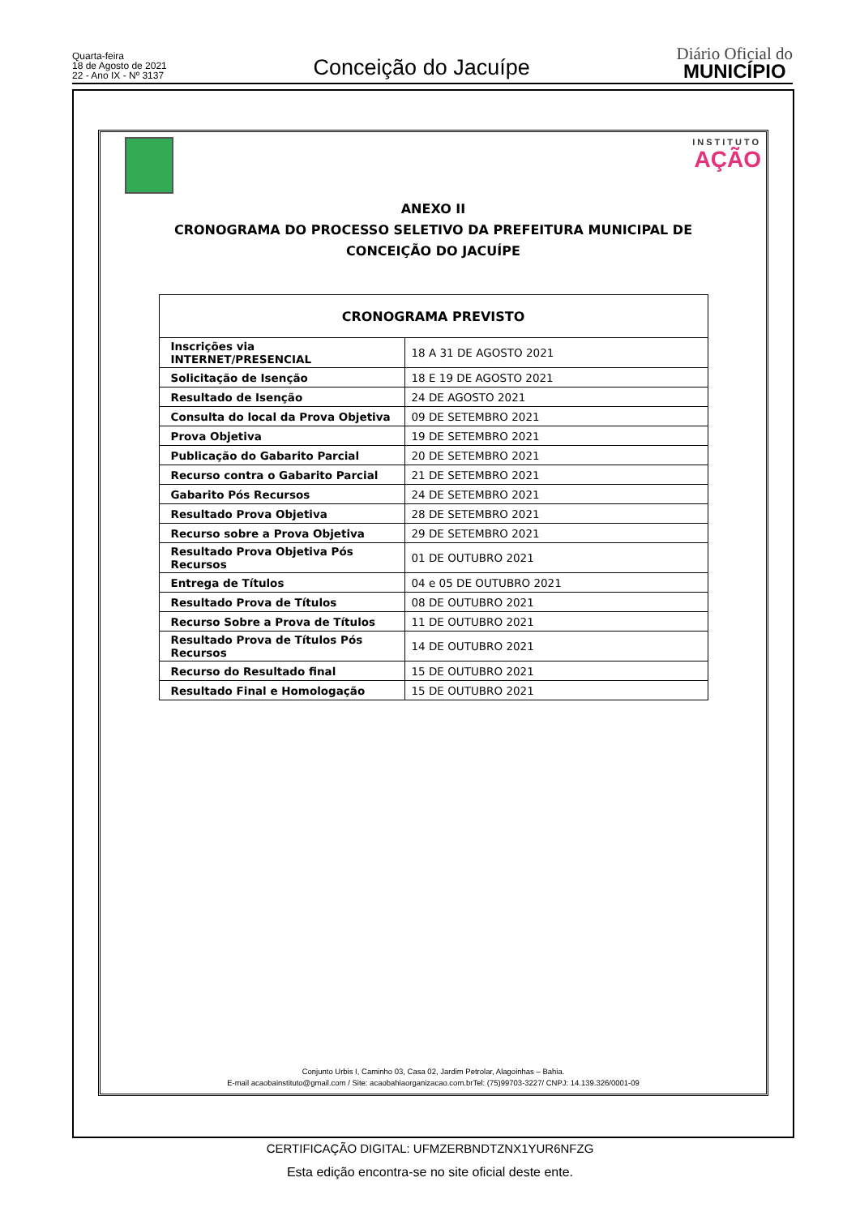Quarta-feira
18 de Agosto de 2021
22 - Ano IX - Nº 3137
Conceição do Jacuípe
Diário Oficial do
MUNICÍPIO
INSTITUTO
AÇÃO
ANEXO II
CRONOGRAMA DO PROCESSO SELETIVO DA PREFEITURA MUNICIPAL DE
CONCEIÇÃO DO JACUÍPE
| CRONOGRAMA PREVISTO | |
| --- | --- |
| Inscrições via INTERNET/PRESENCIAL | 18 A 31 DE AGOSTO 2021 |
| Solicitação de Isenção | 18 E 19 DE AGOSTO 2021 |
| Resultado de Isenção | 24 DE AGOSTO 2021 |
| Consulta do local da Prova Objetiva | 09 DE SETEMBRO 2021 |
| Prova Objetiva | 19 DE SETEMBRO 2021 |
| Publicação do Gabarito Parcial | 20 DE SETEMBRO 2021 |
| Recurso contra o Gabarito Parcial | 21 DE SETEMBRO 2021 |
| Gabarito Pós Recursos | 24 DE SETEMBRO 2021 |
| Resultado Prova Objetiva | 28 DE SETEMBRO 2021 |
| Recurso sobre a Prova Objetiva | 29 DE SETEMBRO 2021 |
| Resultado Prova Objetiva Pós Recursos | 01 DE OUTUBRO 2021 |
| Entrega de Títulos | 04 e 05 DE OUTUBRO 2021 |
| Resultado Prova de Títulos | 08 DE OUTUBRO 2021 |
| Recurso Sobre a Prova de Títulos | 11 DE OUTUBRO 2021 |
| Resultado Prova de Títulos Pós Recursos | 14 DE OUTUBRO 2021 |
| Recurso do Resultado final | 15 DE OUTUBRO 2021 |
| Resultado Final e Homologação | 15 DE OUTUBRO 2021 |
Conjunto Urbis I, Caminho 03, Casa 02, Jardim Petrolar, Alagoinhas – Bahia.
E-mail acaobainstituto@gmail.com / Site: acaobahiaorganizacao.com.brTel: (75)99703-3227/ CNPJ: 14.139.326/0001-09
CERTIFICAÇÃO DIGITAL: UFMZERBNDTZNX1YUR6NFZG
Esta edição encontra-se no site oficial deste ente.